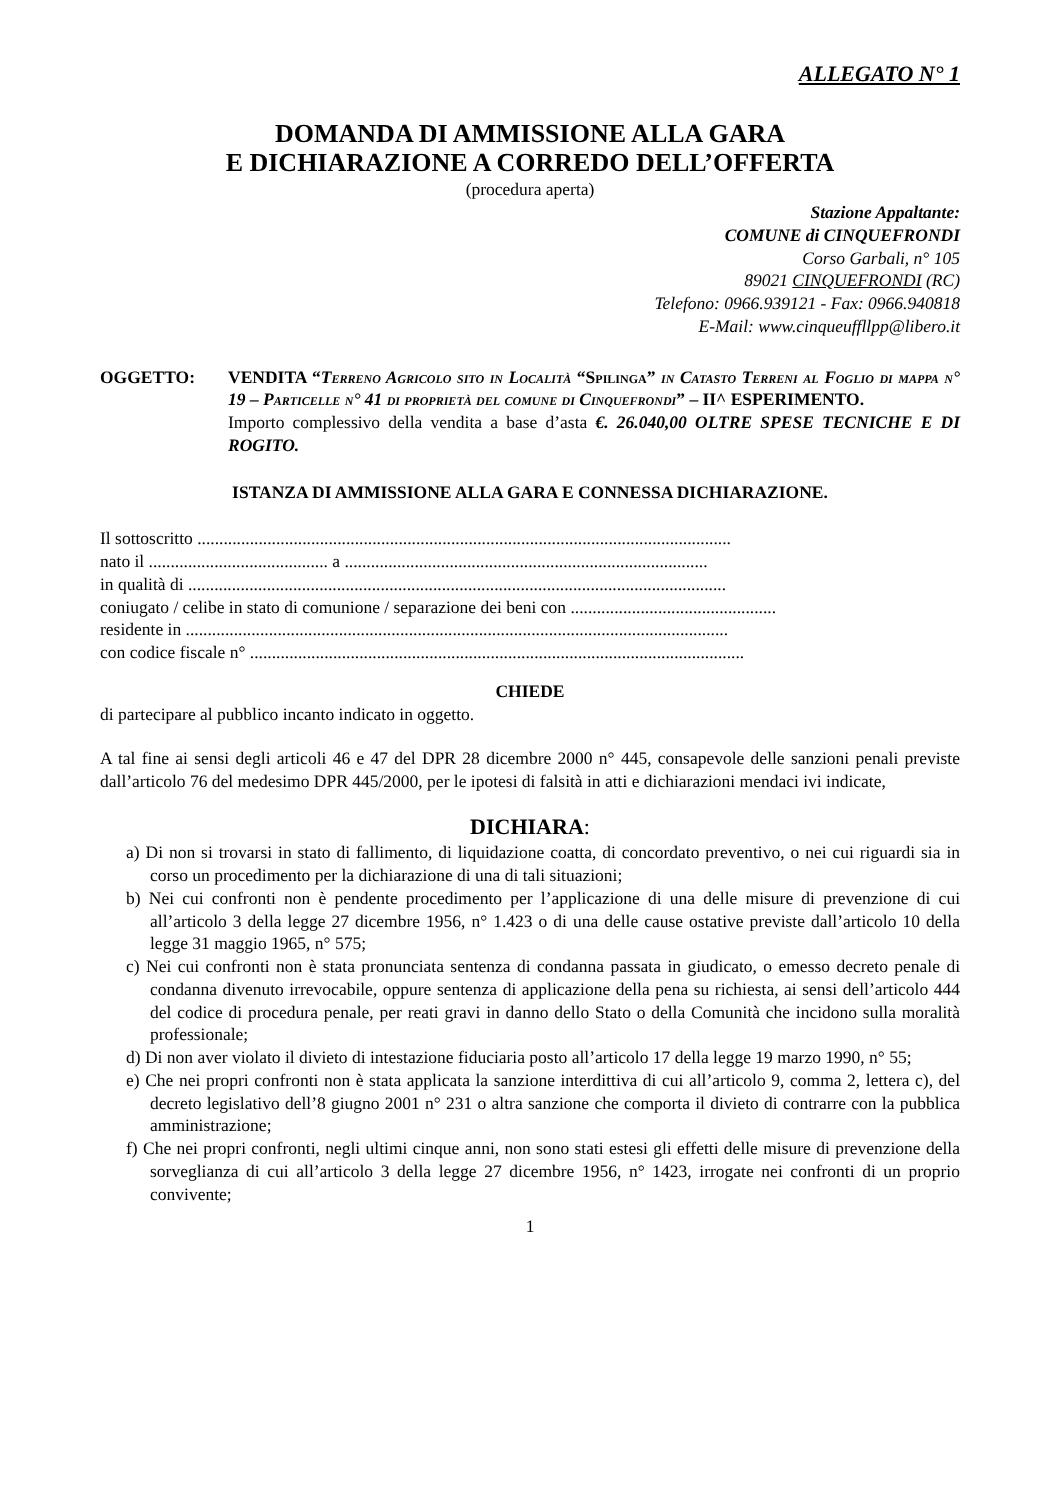ALLEGATO N° 1
DOMANDA DI AMMISSIONE ALLA GARA
E DICHIARAZIONE A CORREDO DELL’OFFERTA
(procedura aperta)
Stazione Appaltante:
COMUNE di CINQUEFRONDI
Corso Garbali, n° 105
89021 CINQUEFRONDI (RC)
Telefono: 0966.939121 - Fax: 0966.940818
E-Mail: www.cinqueuffllpp@libero.it
OGGETTO: VENDITA “Terreno Agricolo sito in Località “Spilinga” in Catasto Terreni al Foglio di mappa n° 19 – Particelle n° 41 di proprietà del comune di Cinquefrondi” – II^ ESPERIMENTO.
Importo complessivo della vendita a base d’asta €. 26.040,00 OLTRE SPESE TECNICHE E DI ROGITO.
ISTANZA DI AMMISSIONE ALLA GARA E CONNESSA DICHIARAZIONE.
Il sottoscritto ..........................................................................................................................
nato il ......................................... a ...................................................................................
in qualità di ...........................................................................................................................
coniugato / celibe in stato di comunione / separazione dei beni con ...............................................
residente in ............................................................................................................................
con codice fiscale n° .................................................................................................................
CHIEDE
di partecipare al pubblico incanto indicato in oggetto.
A tal fine ai sensi degli articoli 46 e 47 del DPR 28 dicembre 2000 n° 445, consapevole delle sanzioni penali previste dall’articolo 76 del medesimo DPR 445/2000, per le ipotesi di falsità in atti e dichiarazioni mendaci ivi indicate,
DICHIARA:
a) Di non si trovarsi in stato di fallimento, di liquidazione coatta, di concordato preventivo, o nei cui riguardi sia in corso un procedimento per la dichiarazione di una di tali situazioni;
b) Nei cui confronti non è pendente procedimento per l’applicazione di una delle misure di prevenzione di cui all’articolo 3 della legge 27 dicembre 1956, n° 1.423 o di una delle cause ostative previste dall’articolo 10 della legge 31 maggio 1965, n° 575;
c) Nei cui confronti non è stata pronunciata sentenza di condanna passata in giudicato, o emesso decreto penale di condanna divenuto irrevocabile, oppure sentenza di applicazione della pena su richiesta, ai sensi dell’articolo 444 del codice di procedura penale, per reati gravi in danno dello Stato o della Comunità che incidono sulla moralità professionale;
d) Di non aver violato il divieto di intestazione fiduciaria posto all’articolo 17 della legge 19 marzo 1990, n° 55;
e) Che nei propri confronti non è stata applicata la sanzione interdittiva di cui all’articolo 9, comma 2, lettera c), del decreto legislativo dell’8 giugno 2001 n° 231 o altra sanzione che comporta il divieto di contrarre con la pubblica amministrazione;
f) Che nei propri confronti, negli ultimi cinque anni, non sono stati estesi gli effetti delle misure di prevenzione della sorveglianza di cui all’articolo 3 della legge 27 dicembre 1956, n° 1423, irrogate nei confronti di un proprio convivente;
1